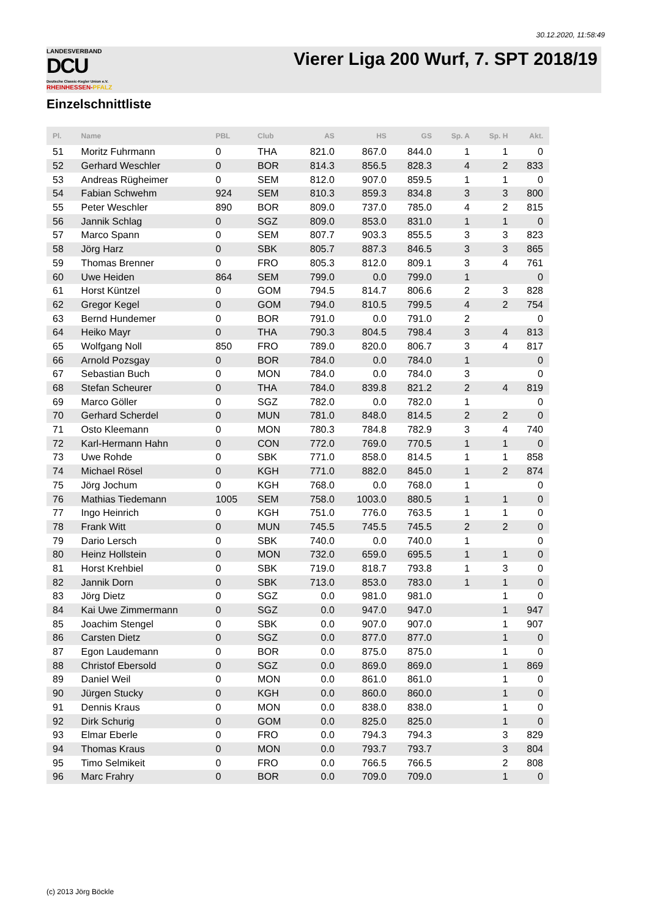30.12.2020, 11:58:49
LANDESVERBAND
DCU
Deutsche Classic-Kegler Union e.V.
RHEINHESSEN-PFALZ
Vierer Liga 200 Wurf, 7. SPT 2018/19
Einzelschnittliste
| Pl. | Name | PBL | Club | AS | HS | GS | Sp. A | Sp. H | Akt. |
| --- | --- | --- | --- | --- | --- | --- | --- | --- | --- |
| 51 | Moritz Fuhrmann | 0 | THA | 821.0 | 867.0 | 844.0 | 1 | 1 | 0 |
| 52 | Gerhard Weschler | 0 | BOR | 814.3 | 856.5 | 828.3 | 4 | 2 | 833 |
| 53 | Andreas Rügheimer | 0 | SEM | 812.0 | 907.0 | 859.5 | 1 | 1 | 0 |
| 54 | Fabian Schwehm | 924 | SEM | 810.3 | 859.3 | 834.8 | 3 | 3 | 800 |
| 55 | Peter Weschler | 890 | BOR | 809.0 | 737.0 | 785.0 | 4 | 2 | 815 |
| 56 | Jannik Schlag | 0 | SGZ | 809.0 | 853.0 | 831.0 | 1 | 1 | 0 |
| 57 | Marco Spann | 0 | SEM | 807.7 | 903.3 | 855.5 | 3 | 3 | 823 |
| 58 | Jörg Harz | 0 | SBK | 805.7 | 887.3 | 846.5 | 3 | 3 | 865 |
| 59 | Thomas Brenner | 0 | FRO | 805.3 | 812.0 | 809.1 | 3 | 4 | 761 |
| 60 | Uwe Heiden | 864 | SEM | 799.0 | 0.0 | 799.0 | 1 | | 0 |
| 61 | Horst Küntzel | 0 | GOM | 794.5 | 814.7 | 806.6 | 2 | 3 | 828 |
| 62 | Gregor Kegel | 0 | GOM | 794.0 | 810.5 | 799.5 | 4 | 2 | 754 |
| 63 | Bernd Hundemer | 0 | BOR | 791.0 | 0.0 | 791.0 | 2 | | 0 |
| 64 | Heiko Mayr | 0 | THA | 790.3 | 804.5 | 798.4 | 3 | 4 | 813 |
| 65 | Wolfgang Noll | 850 | FRO | 789.0 | 820.0 | 806.7 | 3 | 4 | 817 |
| 66 | Arnold Pozsgay | 0 | BOR | 784.0 | 0.0 | 784.0 | 1 | | 0 |
| 67 | Sebastian Buch | 0 | MON | 784.0 | 0.0 | 784.0 | 3 | | 0 |
| 68 | Stefan Scheurer | 0 | THA | 784.0 | 839.8 | 821.2 | 2 | 4 | 819 |
| 69 | Marco Göller | 0 | SGZ | 782.0 | 0.0 | 782.0 | 1 | | 0 |
| 70 | Gerhard Scherdel | 0 | MUN | 781.0 | 848.0 | 814.5 | 2 | 2 | 0 |
| 71 | Osto Kleemann | 0 | MON | 780.3 | 784.8 | 782.9 | 3 | 4 | 740 |
| 72 | Karl-Hermann Hahn | 0 | CON | 772.0 | 769.0 | 770.5 | 1 | 1 | 0 |
| 73 | Uwe Rohde | 0 | SBK | 771.0 | 858.0 | 814.5 | 1 | 1 | 858 |
| 74 | Michael Rösel | 0 | KGH | 771.0 | 882.0 | 845.0 | 1 | 2 | 874 |
| 75 | Jörg Jochum | 0 | KGH | 768.0 | 0.0 | 768.0 | 1 | | 0 |
| 76 | Mathias Tiedemann | 1005 | SEM | 758.0 | 1003.0 | 880.5 | 1 | 1 | 0 |
| 77 | Ingo Heinrich | 0 | KGH | 751.0 | 776.0 | 763.5 | 1 | 1 | 0 |
| 78 | Frank Witt | 0 | MUN | 745.5 | 745.5 | 745.5 | 2 | 2 | 0 |
| 79 | Dario Lersch | 0 | SBK | 740.0 | 0.0 | 740.0 | 1 | | 0 |
| 80 | Heinz Hollstein | 0 | MON | 732.0 | 659.0 | 695.5 | 1 | 1 | 0 |
| 81 | Horst Krehbiel | 0 | SBK | 719.0 | 818.7 | 793.8 | 1 | 3 | 0 |
| 82 | Jannik Dorn | 0 | SBK | 713.0 | 853.0 | 783.0 | 1 | 1 | 0 |
| 83 | Jörg Dietz | 0 | SGZ | 0.0 | 981.0 | 981.0 | | 1 | 0 |
| 84 | Kai Uwe Zimmermann | 0 | SGZ | 0.0 | 947.0 | 947.0 | | 1 | 947 |
| 85 | Joachim Stengel | 0 | SBK | 0.0 | 907.0 | 907.0 | | 1 | 907 |
| 86 | Carsten Dietz | 0 | SGZ | 0.0 | 877.0 | 877.0 | | 1 | 0 |
| 87 | Egon Laudemann | 0 | BOR | 0.0 | 875.0 | 875.0 | | 1 | 0 |
| 88 | Christof Ebersold | 0 | SGZ | 0.0 | 869.0 | 869.0 | | 1 | 869 |
| 89 | Daniel Weil | 0 | MON | 0.0 | 861.0 | 861.0 | | 1 | 0 |
| 90 | Jürgen Stucky | 0 | KGH | 0.0 | 860.0 | 860.0 | | 1 | 0 |
| 91 | Dennis Kraus | 0 | MON | 0.0 | 838.0 | 838.0 | | 1 | 0 |
| 92 | Dirk Schurig | 0 | GOM | 0.0 | 825.0 | 825.0 | | 1 | 0 |
| 93 | Elmar Eberle | 0 | FRO | 0.0 | 794.3 | 794.3 | | 3 | 829 |
| 94 | Thomas Kraus | 0 | MON | 0.0 | 793.7 | 793.7 | | 3 | 804 |
| 95 | Timo Selmikeit | 0 | FRO | 0.0 | 766.5 | 766.5 | | 2 | 808 |
| 96 | Marc Frahry | 0 | BOR | 0.0 | 709.0 | 709.0 | | 1 | 0 |
(c) 2013 Jörg Böckle